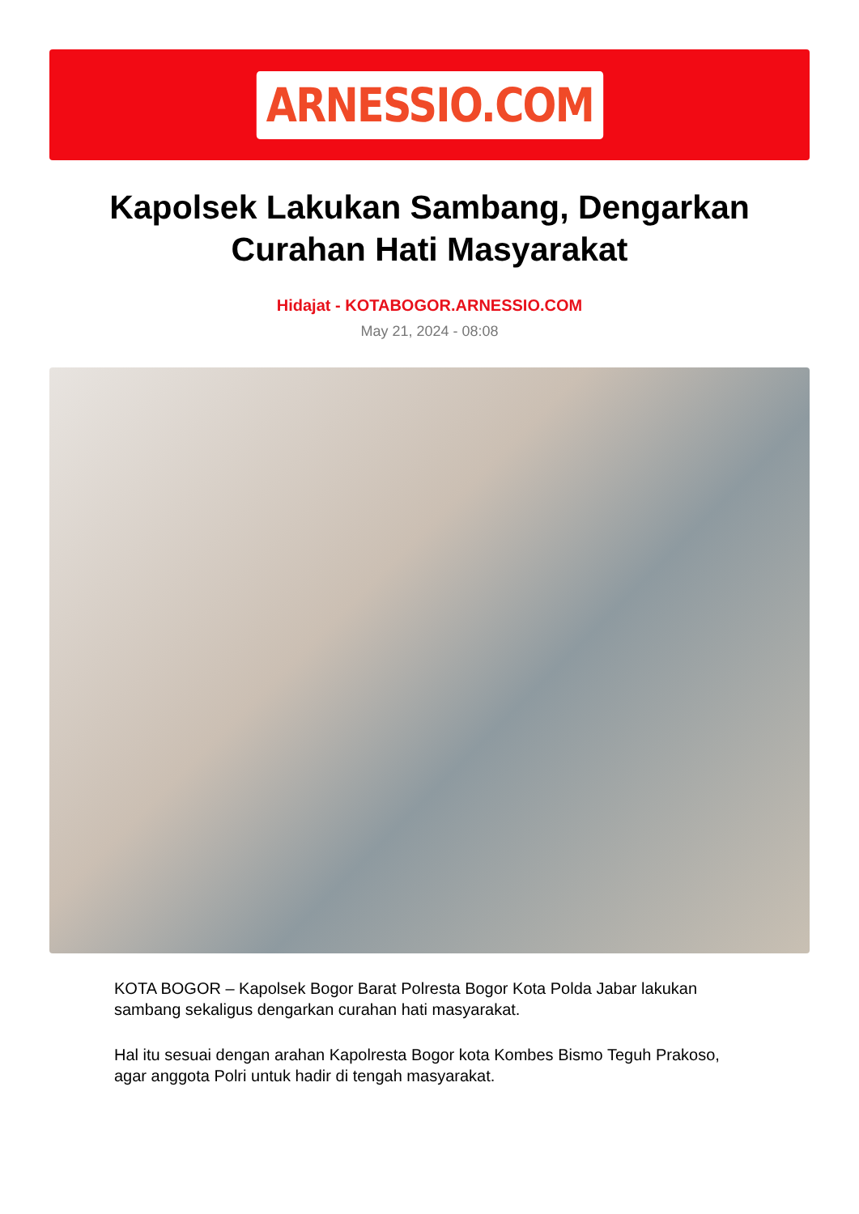ARNESSIO.COM
Kapolsek Lakukan Sambang, Dengarkan Curahan Hati Masyarakat
Hidajat - KOTABOGOR.ARNESSIO.COM
May 21, 2024 - 08:08
KOTA BOGOR – Kapolsek Bogor Barat Polresta Bogor Kota Polda Jabar lakukan sambang sekaligus dengarkan curahan hati masyarakat.
Hal itu sesuai dengan arahan Kapolresta Bogor kota Kombes Bismo Teguh Prakoso, agar anggota Polri untuk hadir di tengah masyarakat.